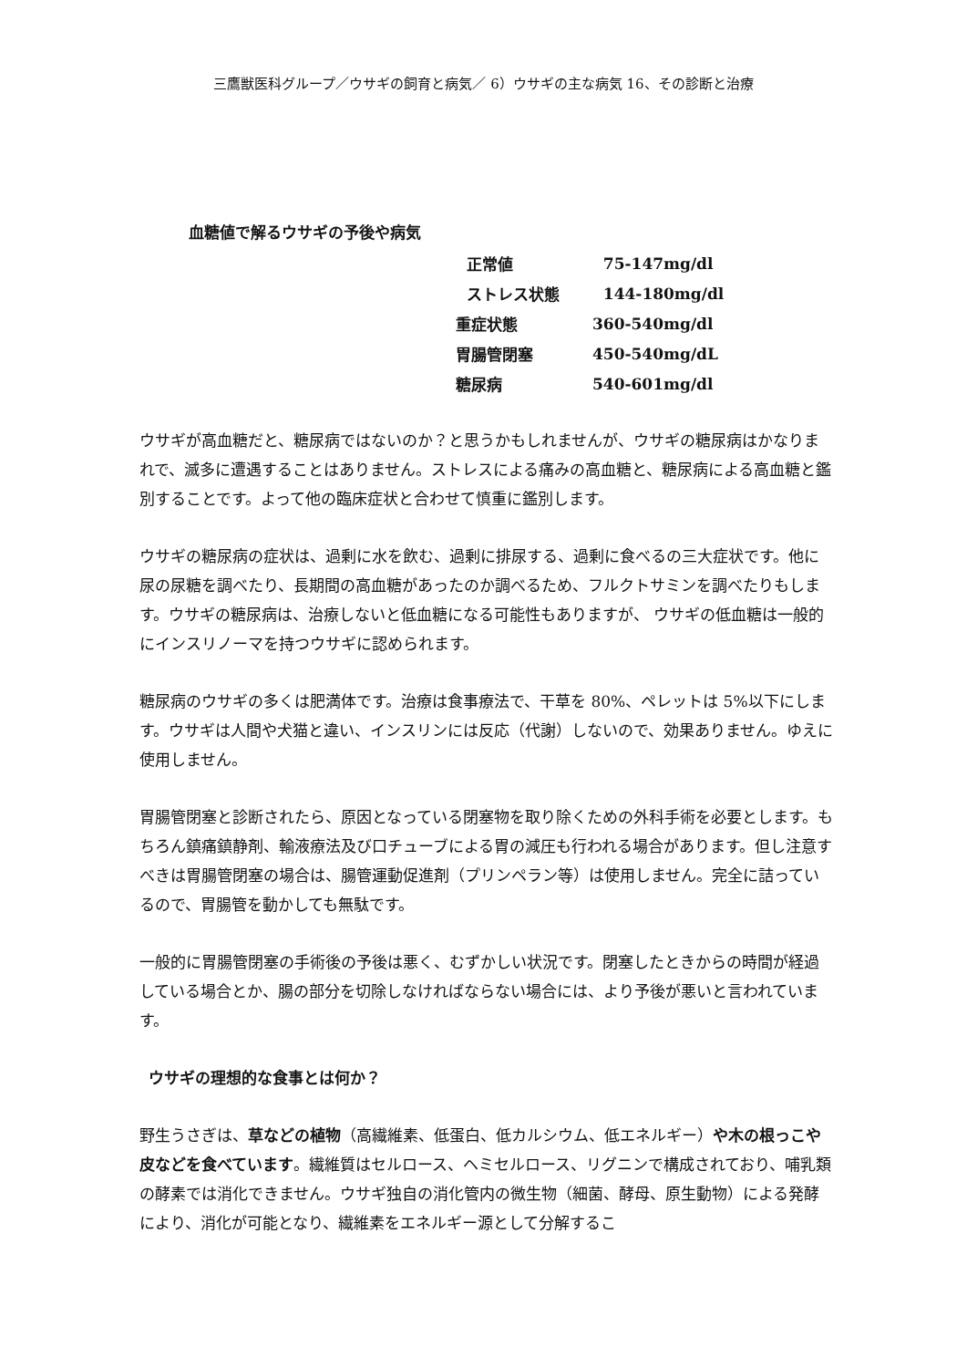三鷹獣医科グループ／ウサギの飼育と病気／ 6）ウサギの主な病気 16、その診断と治療
血糖値で解るウサギの予後や病気
| 正常値 | 75-147mg/dl |
| ストレス状態 | 144-180mg/dl |
| 重症状態 | 360-540mg/dl |
| 胃腸管閉塞 | 450-540mg/dL |
| 糖尿病 | 540-601mg/dl |
ウサギが高血糖だと、糖尿病ではないのか？と思うかもしれませんが、ウサギの糖尿病はかなりまれで、滅多に遭遇することはありません。ストレスによる痛みの高血糖と、糖尿病による高血糖と鑑別することです。よって他の臨床症状と合わせて慎重に鑑別します。
ウサギの糖尿病の症状は、過剰に水を飲む、過剰に排尿する、過剰に食べるの三大症状です。他に尿の尿糖を調べたり、長期間の高血糖があったのか調べるため、フルクトサミンを調べたりもします。ウサギの糖尿病は、治療しないと低血糖になる可能性もありますが、 ウサギの低血糖は一般的にインスリノーマを持つウサギに認められます。
糖尿病のウサギの多くは肥満体です。治療は食事療法で、干草を 80%、ペレットは 5%以下にします。ウサギは人間や犬猫と違い、インスリンには反応（代謝）しないので、効果ありません。ゆえに使用しません。
胃腸管閉塞と診断されたら、原因となっている閉塞物を取り除くための外科手術を必要とします。もちろん鎮痛鎮静剤、輸液療法及び口チューブによる胃の減圧も行われる場合があります。但し注意すべきは胃腸管閉塞の場合は、腸管運動促進剤（プリンペラン等）は使用しません。完全に詰っているので、胃腸管を動かしても無駄です。
一般的に胃腸管閉塞の手術後の予後は悪く、むずかしい状況です。閉塞したときからの時間が経過している場合とか、腸の部分を切除しなければならない場合には、より予後が悪いと言われています。
ウサギの理想的な食事とは何か？
野生うさぎは、草などの植物（高繊維素、低蛋白、低カルシウム、低エネルギー）や木の根っこや皮などを食べています。繊維質はセルロース、ヘミセルロース、リグニンで構成されており、哺乳類の酵素では消化できません。ウサギ独自の消化管内の微生物（細菌、酵母、原生動物）による発酵により、消化が可能となり、繊維素をエネルギー源として分解するこ